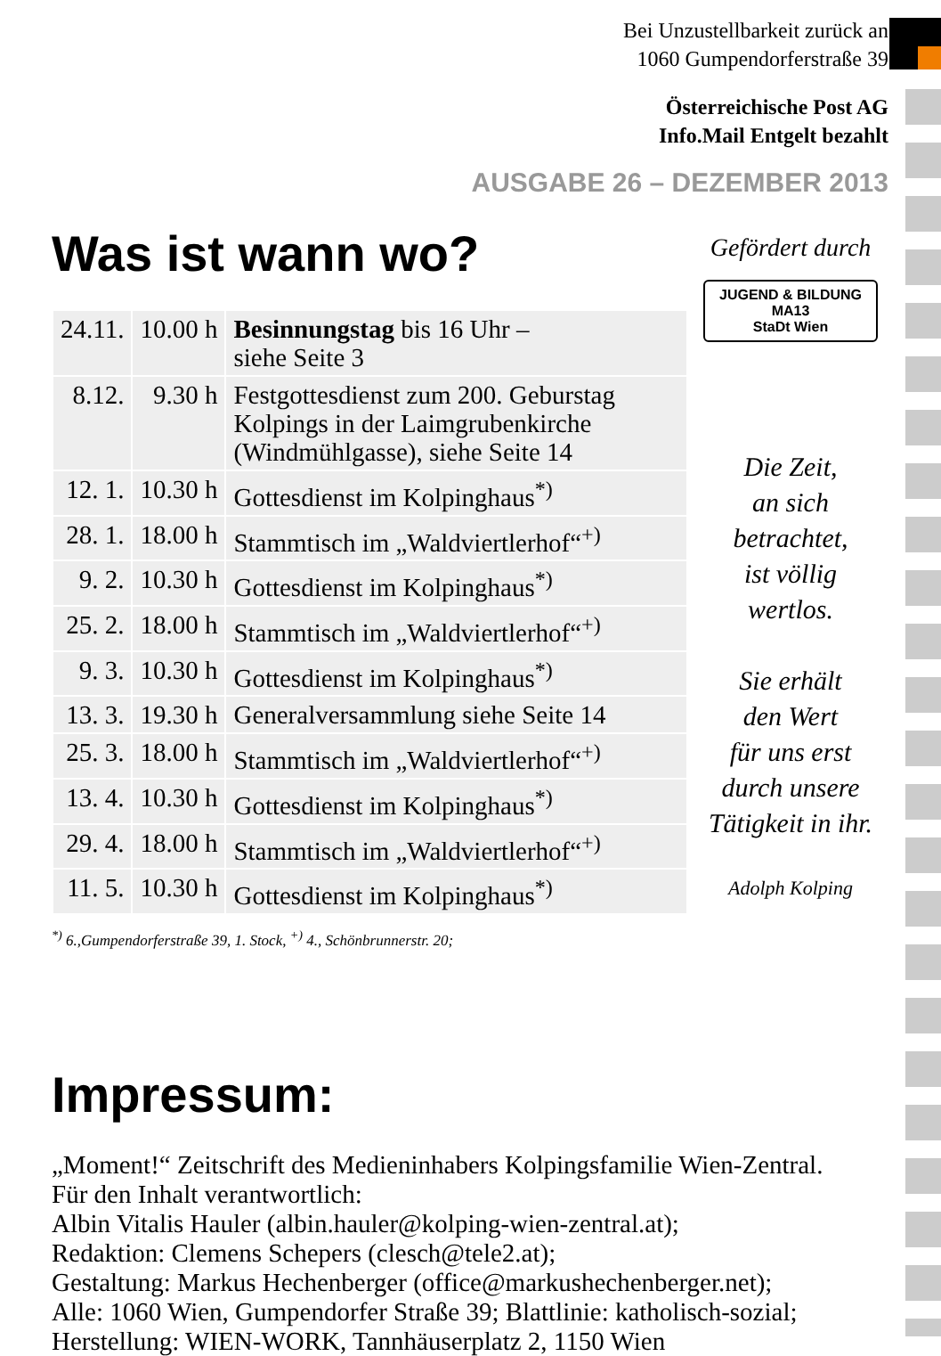Bei Unzustellbarkeit zurück an
1060 Gumpendorferstraße 39
Österreichische Post AG
Info.Mail Entgelt bezahlt
AUSGABE 26 – DEZEMBER 2013
Was ist wann wo?
| 24.11. | 10.00 h | Besinnungstag bis 16 Uhr – siehe Seite 3 |
| 8.12. | 9.30 h | Festgottesdienst zum 200. Geburstag Kolpings in der Laimgrubenkirche (Windmühlgasse), siehe Seite 14 |
| 12. 1. | 10.30 h | Gottesdienst im Kolpinghaus<sup>*)</sup> |
| 28. 1. | 18.00 h | Stammtisch im „Waldviertlerhof“<sup>+)</sup> |
| 9. 2. | 10.30 h | Gottesdienst im Kolpinghaus<sup>*)</sup> |
| 25. 2. | 18.00 h | Stammtisch im „Waldviertlerhof“<sup>+)</sup> |
| 9. 3. | 10.30 h | Gottesdienst im Kolpinghaus<sup>*)</sup> |
| 13. 3. | 19.30 h | Generalversammlung siehe Seite 14 |
| 25. 3. | 18.00 h | Stammtisch im „Waldviertlerhof“<sup>+)</sup> |
| 13. 4. | 10.30 h | Gottesdienst im Kolpinghaus<sup>*)</sup> |
| 29. 4. | 18.00 h | Stammtisch im „Waldviertlerhof“<sup>+)</sup> |
| 11. 5. | 10.30 h | Gottesdienst im Kolpinghaus<sup>*)</sup> |
<sup>*)</sup> 6.,Gumpendorferstraße 39, 1. Stock, <sup>+)</sup> 4., Schönbrunnerstr. 20;
Gefördert durch
JUGEND & BILDUNG MA13
StaDt Wien
Die Zeit,
an sich betrachtet,
ist völlig
wertlos.
Sie erhält
den Wert
für uns erst
durch unsere
Tätigkeit in ihr.
Adolph Kolping
Impressum:
„Moment!“ Zeitschrift des Medieninhabers Kolpingsfamilie Wien-Zentral.
Für den Inhalt verantwortlich:
Albin Vitalis Hauler (albin.hauler@kolping-wien-zentral.at);
Redaktion: Clemens Schepers (clesch@tele2.at);
Gestaltung: Markus Hechenberger (office@markushechenberger.net);
Alle: 1060 Wien, Gumpendorfer Straße 39; Blattlinie: katholisch-sozial;
Herstellung: WIEN-WORK, Tannhäuserplatz 2, 1150 Wien